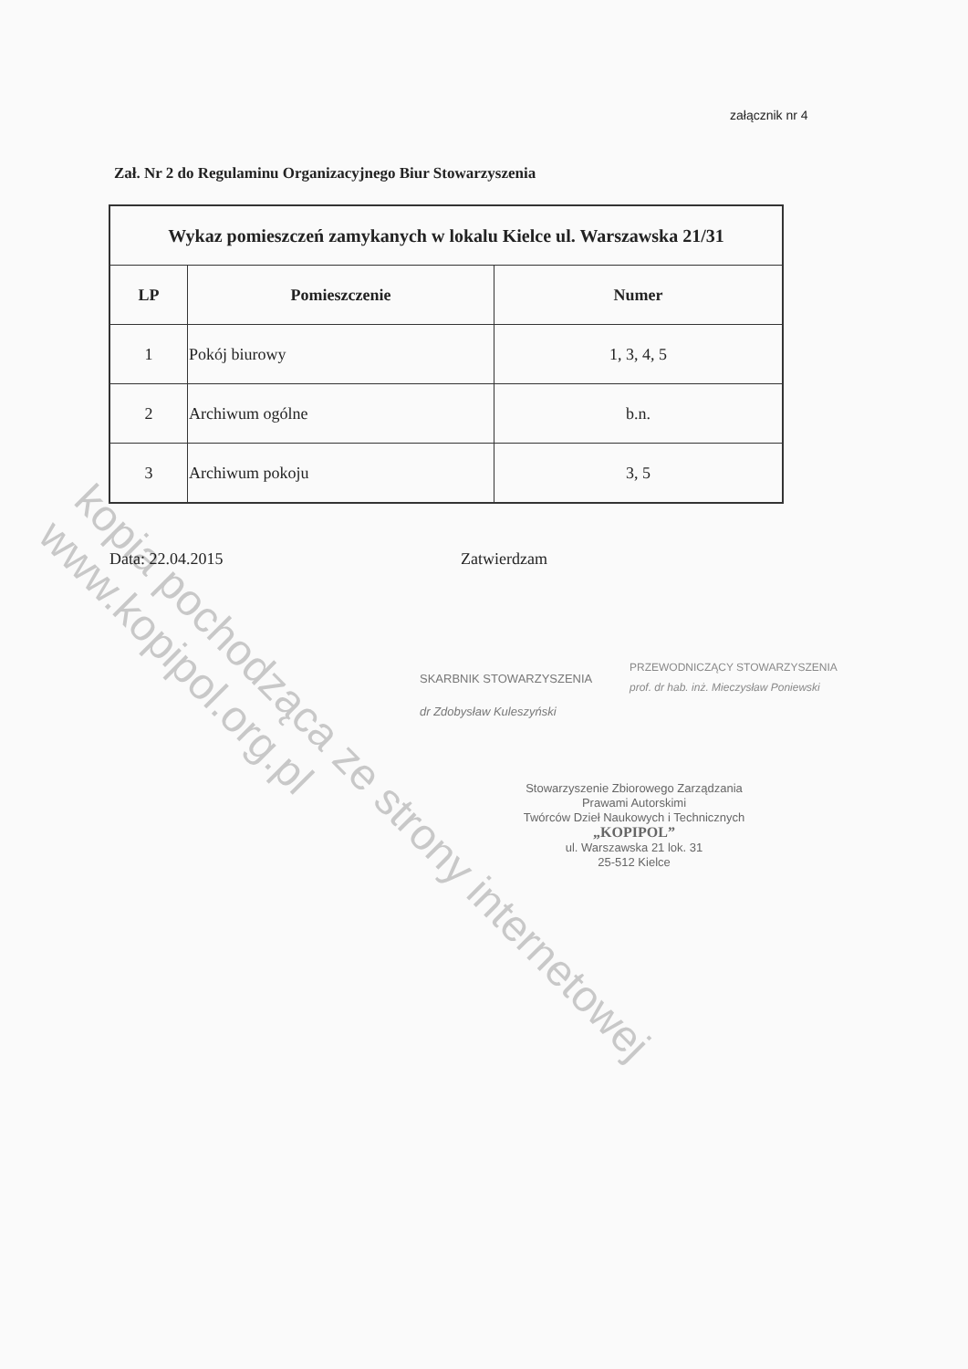załącznik nr 4
Zał. Nr 2 do Regulaminu Organizacyjnego Biur Stowarzyszenia
| Wykaz pomieszczeń zamykanych w lokalu Kielce ul. Warszawska 21/31 | | |
| LP | Pomieszczenie | Numer |
| 1 | Pokój biurowy | 1, 3, 4, 5 |
| 2 | Archiwum ogólne | b.n. |
| 3 | Archiwum pokoju | 3, 5 |
Data: 22.04.2015 Zatwierdzam
PRZEWODNICZĄCY STOWARZYSZENIA
prof. dr hab. inż. Mieczysław Poniewski
SKARBNIK STOWARZYSZENIA
dr Zdobysław Kuleszyński
Stowarzyszenie Zbiorowego Zarządzania
Prawami Autorskimi
Twórców Dzieł Naukowych i Technicznych
„KOPIPOL”
ul. Warszawska 21 lok. 31
25-512 Kielce
kopia pochodząca ze strony internetowej www.kopipol.org.pl